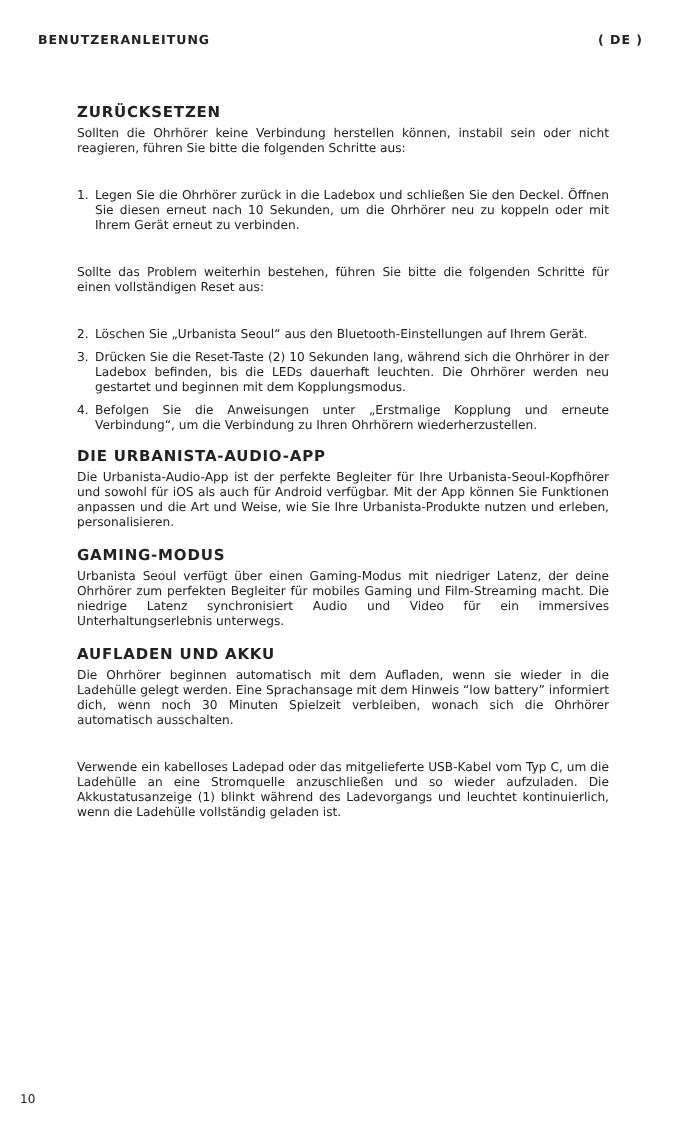BENUTZERANLEITUNG ( DE )
ZURÜCKSETZEN
Sollten die Ohrhörer keine Verbindung herstellen können, instabil sein oder nicht reagieren, führen Sie bitte die folgenden Schritte aus:
1. Legen Sie die Ohrhörer zurück in die Ladebox und schließen Sie den Deckel. Öffnen Sie diesen erneut nach 10 Sekunden, um die Ohrhörer neu zu koppeln oder mit Ihrem Gerät erneut zu verbinden.
Sollte das Problem weiterhin bestehen, führen Sie bitte die folgenden Schritte für einen vollständigen Reset aus:
2. Löschen Sie „Urbanista Seoul“ aus den Bluetooth-Einstellungen auf Ihrem Gerät.
3. Drücken Sie die Reset-Taste (2) 10 Sekunden lang, während sich die Ohrhörer in der Ladebox befinden, bis die LEDs dauerhaft leuchten. Die Ohrhörer werden neu gestartet und beginnen mit dem Kopplungsmodus.
4. Befolgen Sie die Anweisungen unter „Erstmalige Kopplung und erneute Verbindung“, um die Verbindung zu Ihren Ohrhörern wiederherzustellen.
DIE URBANISTA-AUDIO-APP
Die Urbanista-Audio-App ist der perfekte Begleiter für Ihre Urbanista-Seoul-Kopfhörer und sowohl für iOS als auch für Android verfügbar. Mit der App können Sie Funktionen anpassen und die Art und Weise, wie Sie Ihre Urbanista-Produkte nutzen und erleben, personalisieren.
GAMING-MODUS
Urbanista Seoul verfügt über einen Gaming-Modus mit niedriger Latenz, der deine Ohrhörer zum perfekten Begleiter für mobiles Gaming und Film-Streaming macht. Die niedrige Latenz synchronisiert Audio und Video für ein immersives Unterhaltungserlebnis unterwegs.
AUFLADEN UND AKKU
Die Ohrhörer beginnen automatisch mit dem Aufladen, wenn sie wieder in die Ladehülle gelegt werden. Eine Sprachansage mit dem Hinweis “low battery” informiert dich, wenn noch 30 Minuten Spielzeit verbleiben, wonach sich die Ohrhörer automatisch ausschalten.
Verwende ein kabelloses Ladepad oder das mitgelieferte USB-Kabel vom Typ C, um die Ladehülle an eine Stromquelle anzuschließen und so wieder aufzuladen. Die Akkustatusanzeige (1) blinkt während des Ladevorgangs und leuchtet kontinuierlich, wenn die Ladehülle vollständig geladen ist.
10